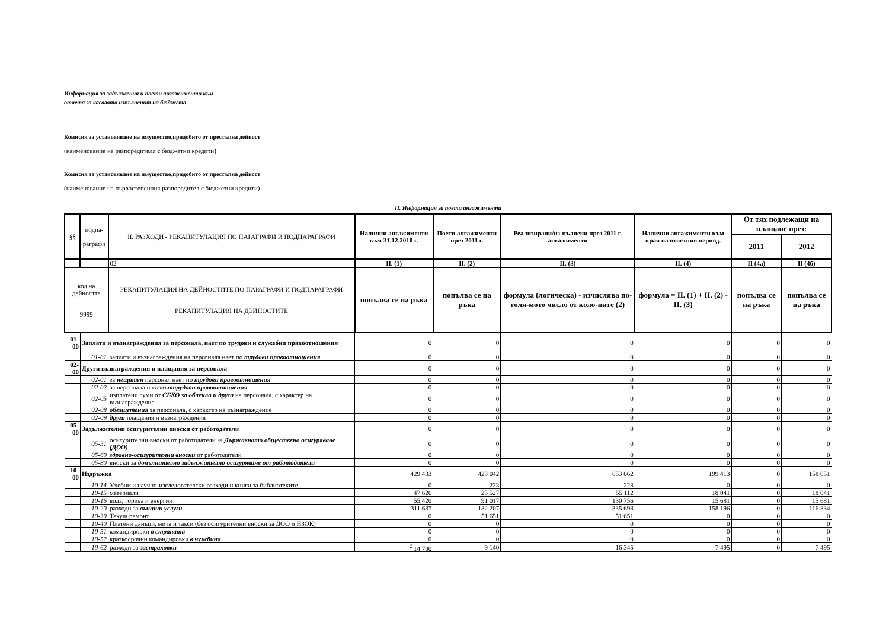Информация за задължения и поети ангажименти към
отчета за касовото изпълненит на бюджета
Комисия за установяване на имущество,придобито от престъпна дейност
(наименование на разпоредителя с бюджетни кредити)
Комисия за установяване на имущество,придобито от престъпна дейност
(наименование на първостепенния разпоредител с бюджетни кредити)
II. Информация за поети ангажименти
| §§ | подпа- раграфи | II. РАЗХОДИ - РЕКАПИТУЛАЦИЯ ПО ПАРАГРАФИ И ПОДПАРАГРАФИ | Налични ангажименти към 31.12.2010 г. | Поети ангажименти през 2011 г. | Реализирани/из-пълнени през 2011 г. ангажименти | Налични ангажименти към края на отчетния период. | От тях подлежащи на плащане през: | |
| | | | | | | | 2011 | 2012 |
| | | 02 ¦ | II. (1) | II. (2) | II. (3) | II. (4) | II (4а) | II (4б) |
| код на дейността 9999 | | РЕКАПИТУЛАЦИЯ НА ДЕЙНОСТИТЕ ПО ПАРАГРАФИ И ПОДПАРАГРАФИ РЕКАПИТУЛАЦИЯ НА ДЕЙНОСТИТЕ | попълва се на ръка | попълва се на ръка | формула (логическа) - изчислява по-голя-мото число от коло-ните (2) | формула = II. (1) + II. (2) - II. (3) | попълва се на ръка | попълва се на ръка |
| 01-00 | Заплати и възнаграждения за персонала, нает по трудови и служебни правоотношения | | 0 | 0 | 0 | 0 | 0 | 0 |
| | 01-01 | заплати и възнаграждения на персонала нает по трудови правоотношения | 0 | 0 | 0 | 0 | 0 | 0 |
| 02-00 | Други възнаграждения и плащания за персонала | | 0 | 0 | 0 | 0 | 0 | 0 |
| | 02-01 | за нещатен персонал нает по трудови правоотношения | 0 | 0 | 0 | 0 | 0 | 0 |
| | 02-02 | за персонала по извънтрудови правоотношения | 0 | 0 | 0 | 0 | 0 | 0 |
| | 02-05 | изплатени суми от СБКО за облекло и други на персонала, с характер на възнаграждение | 0 | 0 | 0 | 0 | 0 | 0 |
| | 02-08 | обезщетения за персонала, с характер на възнаграждение | 0 | 0 | 0 | 0 | 0 | 0 |
| | 02-09 | други плащания и възнаграждения | 0 | 0 | 0 | 0 | 0 | 0 |
| 05-00 | Задължителни осигурителни вноски от работодатели | | 0 | 0 | 0 | 0 | 0 | 0 |
| | 05-51 | осигурителни вноски от работодатели за Държавното обществено осигуряване (ДОО) | 0 | 0 | 0 | 0 | 0 | 0 |
| | 05-60 | здравно-осигурителни вноски от работодатели | 0 | 0 | 0 | 0 | 0 | 0 |
| | 05-80 | вноски за допълнително задължително осигуряване от работодатели | 0 | 0 | 0 | 0 | 0 | 0 |
| 10-00 | Издръжка | | 429 433 | 423 042 | 653 062 | 199 413 | 0 | 158 051 |
| | 10-14 | Учебни и научно-изследователски разходи и книги за библиотеките | 0 | 223 | 223 | 0 | 0 | 0 |
| | 10-15 | материали | 47 626 | 25 527 | 55 112 | 18 041 | 0 | 18 041 |
| | 10-16 | вода, горива и енергия | 55 420 | 91 017 | 130 756 | 15 681 | 0 | 15 681 |
| | 10-20 | разходи за външни услуги | 311 687 | 182 207 | 335 698 | 158 196 | 0 | 116 834 |
| | 10-30 | Текущ ремонт | 0 | 51 651 | 51 651 | 0 | 0 | 0 |
| | 10-40 | Платени данъци, мита и такси (без осигурителни вноски за ДОО и НЗОК) | 0 | 0 | 0 | 0 | 0 | 0 |
| | 10-51 | командировки в страната | 0 | 0 | 0 | 0 | 0 | 0 |
| | 10-52 | краткосрочни командировки в чужбина | 0 | 0 | 0 | 0 | 0 | 0 |
| | 10-62 | разходи за застраховки | <sup>2</sup> 14 700 | 9 140 | 16 345 | 7 495 | 0 | 7 495 |